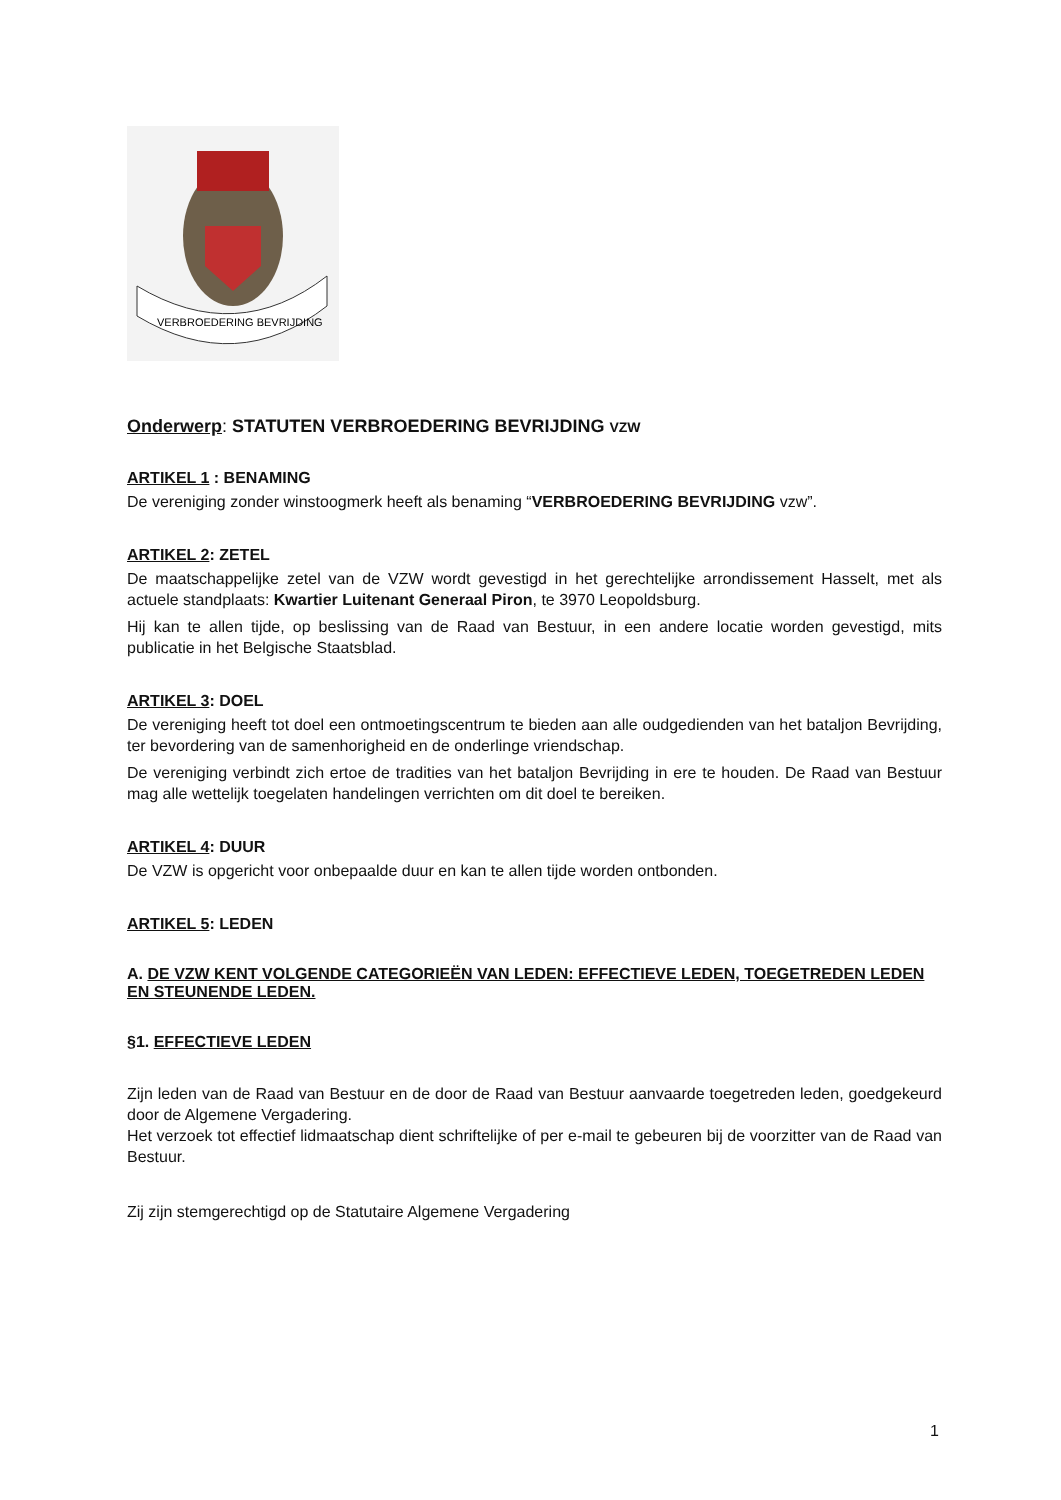VERBROEDERING BEVRIJDING
Onderwerp: STATUTEN VERBROEDERING BEVRIJDING VZW
ARTIKEL 1 : BENAMING
De vereniging zonder winstoogmerk heeft als benaming “VERBROEDERING BEVRIJDING vzw”.
ARTIKEL 2: ZETEL
De maatschappelijke zetel van de VZW wordt gevestigd in het gerechtelijke arrondissement Hasselt, met als actuele standplaats: Kwartier Luitenant Generaal Piron, te 3970 Leopoldsburg.
Hij kan te allen tijde, op beslissing van de Raad van Bestuur, in een andere locatie worden gevestigd, mits publicatie in het Belgische Staatsblad.
ARTIKEL 3: DOEL
De vereniging heeft tot doel een ontmoetingscentrum te bieden aan alle oudgedienden van het bataljon Bevrijding, ter bevordering van de samenhorigheid en de onderlinge vriendschap.
De vereniging verbindt zich ertoe de tradities van het bataljon Bevrijding in ere te houden. De Raad van Bestuur mag alle wettelijk toegelaten handelingen verrichten om dit doel te bereiken.
ARTIKEL 4: DUUR
De VZW is opgericht voor onbepaalde duur en kan te allen tijde worden ontbonden.
ARTIKEL 5: LEDEN
A. DE VZW KENT VOLGENDE CATEGORIEËN VAN LEDEN: EFFECTIEVE LEDEN, TOEGETREDEN LEDEN EN STEUNENDE LEDEN.
§1. EFFECTIEVE LEDEN
Zijn leden van de Raad van Bestuur en de door de Raad van Bestuur aanvaarde toegetreden leden, goedgekeurd door de Algemene Vergadering.
Het verzoek tot effectief lidmaatschap dient schriftelijke of per e-mail te gebeuren bij de voorzitter van de Raad van Bestuur.
Zij zijn stemgerechtigd op de Statutaire Algemene Vergadering
1